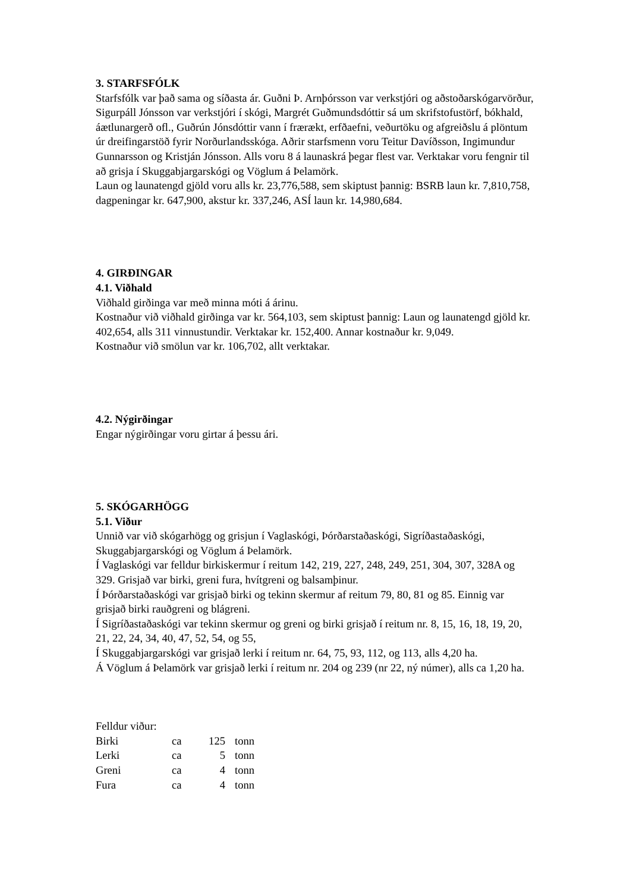3. STARFSFÓLK
Starfsfólk var það sama og síðasta ár. Guðni Þ. Arnþórsson var verkstjóri og aðstoðarskógarvörður, Sigurpáll Jónsson var verkstjóri í skógi, Margrét Guðmundsdóttir sá um skrifstofustörf, bókhald, áætlunargerð ofl., Guðrún Jónsdóttir vann í frærækt, erfðaefni, veðurtöku og afgreiðslu á plöntum úr dreifingarstöð fyrir Norðurlandsskóga. Aðrir starfsmenn voru Teitur Davíðsson, Ingimundur Gunnarsson og Kristján Jónsson. Alls voru 8 á launaskrá þegar flest var. Verktakar voru fengnir til að grisja í Skuggabjargarskógi og Vöglum á Þelamörk.
Laun og launatengd gjöld voru alls kr. 23,776,588, sem skiptust þannig: BSRB laun kr. 7,810,758, dagpeningar kr. 647,900, akstur kr. 337,246, ASÍ laun kr. 14,980,684.
4. GIRÐINGAR
4.1. Viðhald
Viðhald girðinga var með minna móti á árinu.
Kostnaður við viðhald girðinga var kr. 564,103, sem skiptust þannig: Laun og launatengd gjöld kr. 402,654, alls 311 vinnustundir. Verktakar kr. 152,400. Annar kostnaður kr. 9,049.
Kostnaður við smölun var kr. 106,702, allt verktakar.
4.2. Nýgirðingar
Engar nýgirðingar voru girtar á þessu ári.
5. SKÓGARHÖGG
5.1. Viður
Unnið var við skógarhögg og grisjun í Vaglaskógi, Þórðarstaðaskógi, Sigríðastaðaskógi, Skuggabjargarskógi og Vöglum á Þelamörk.
Í Vaglaskógi var felldur birkiskermur í reitum 142, 219, 227, 248, 249, 251, 304, 307, 328A og 329. Grisjað var birki, greni fura, hvítgreni og balsamþinur.
Í Þórðarstaðaskógi var grisjað birki og tekinn skermur af reitum 79, 80, 81 og 85. Einnig var grisjað birki rauðgreni og blágreni.
Í Sigríðastaðaskógi var tekinn skermur og greni og birki grisjað í reitum nr. 8, 15, 16, 18, 19, 20, 21, 22, 24, 34, 40, 47, 52, 54, og 55,
Í Skuggabjargarskógi var grisjað lerki í reitum nr. 64, 75, 93, 112, og 113, alls 4,20 ha.
Á Vöglum á Þelamörk var grisjað lerki í reitum nr. 204 og 239 (nr 22, ný númer), alls ca 1,20 ha.
Felldur viður:
| Birki | ca | 125 | tonn |
| Lerki | ca | 5 | tonn |
| Greni | ca | 4 | tonn |
| Fura | ca | 4 | tonn |